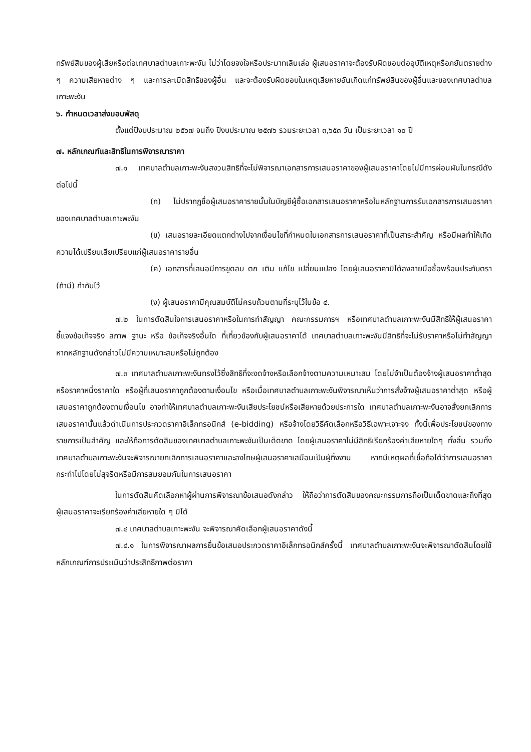ทรัพย์สินของผู้เสียหรือต่อเทศบาลตำบลเกาะพะงัน ไม่ว่าโดยจงใจหรือประมาทเลินเล่อ ผู้เสนอราคาจะต้องรับผิดชอบต่ออุบัติเหตุหรือภยันตรายต่าง ๆ ความเสียหายต่าง ๆ และการละเมิดสิทธิของผู้อื่น และจะต้องรับผิดชอบในเหตุเสียหายอันเกิดแก่ทรัพย์สินของผู้อื่นและของเทศบาลตำบลเกาะพะงัน
๖. กำหนดเวลาส่งมอบพัสดุ
ตั้งแต่ปีงบประมาณ ๒๕๖๗ จนถึง ปีงบประมาณ ๒๕๗๖ รวมระยะเวลา ๓,๖๕๓ วัน เป็นระยะเวลา ๑๐ ปี
๗. หลักเกณฑ์และสิทธิในการพิจารณาราคา
๗.๑ เทศบาลตำบลเกาะพะงันสงวนสิทธิที่จะไม่พิจารณาเอกสารการเสนอราคาของผู้เสนอราคาโดยไม่มีการผ่อนผันในกรณีดังต่อไปนี้
(ก) ไม่ปรากฏชื่อผู้เสนอราคารายนั้นในบัญชีผู้ซื้อเอกสารเสนอราคาหรือในหลักฐานการรับเอกสารการเสนอราคาของเทศบาลตำบลเกาะพะงัน
(ข) เสนอรายละเอียดแตกต่างไปจากเงื่อนไขที่กำหนดในเอกสารการเสนอราคาที่เป็นสาระสำคัญ หรือมีผลทำให้เกิดความได้เปรียบเสียเปรียบแก่ผู้เสนอราคารายอื่น
(ค) เอกสารที่เสนอมีการขูดลบ ตก เติม แก้ไข เปลี่ยนแปลง โดยผู้เสนอราคามิได้ลงลายมือชื่อพร้อมประทับตรา (ถ้ามี) กำกับไว้
(ง) ผู้เสนอราคามีคุณสมบัติไม่ครบถ้วนตามที่ระบุไว้ในข้อ ๔.
๗.๒ ในการตัดสินใจการเสนอราคาหรือในการทำสัญญา คณะกรรมการฯ หรือเทศบาลตำบลเกาะพะงันมีสิทธิให้ผู้เสนอราคาชี้แจงข้อเท็จจริง สภาพ ฐานะ หรือ ข้อเท็จจริงอื่นใด ที่เกี่ยวข้องกับผู้เสนอราคาได้ เทศบาลตำบลเกาะพะงันมีสิทธิที่จะไม่รับราคาหรือไม่ทำสัญญา หากหลักฐานดังกล่าวไม่มีความเหมาะสมหรือไม่ถูกต้อง
๗.๓ เทศบาลตำบลเกาะพะงันทรงไว้ซึ่งสิทธิที่จะงดจ้างหรือเลือกจ้างตามความเหมาะสม โดยไม่จำเป็นต้องจ้างผู้เสนอราคาต่ำสุด หรือราคาหนึ่งราคาใด หรือผู้ที่เสนอราคาถูกต้องตามเงื่อนไข หรือเมื่อเทศบาลตำบลเกาะพะงันพิจารณาเห็นว่าการสั่งจ้างผู้เสนอราคาต่ำสุด หรือผู้เสนอราคาถูกต้องตามเงื่อนไข อาจทำให้เทศบาลตำบลเกาะพะงันเสียประโยชน์หรือเสียหายด้วยประการใด เทศบาลตำบลเกาะพะงันอาจสั่งยกเลิกการเสนอราคานั้นแล้วดำเนินการประกวดราคาอิเล็กทรอนิกส์ (e-bidding) หรือจ้างโดยวิธีคัดเลือกหรือวิธีเฉพาะเจาะจง ทั้งนี้เพื่อประโยชน์ของทางราชการเป็นสำคัญ และให้ถือการตัดสินของเทศบาลตำบลเกาะพะงันเป็นเด็ดขาด โดยผู้เสนอราคาไม่มีสิทธิเรียกร้องค่าเสียหายใดๆ ทั้งสิ้น รวมทั้งเทศบาลตำบลเกาะพะงันจะพิจารณายกเลิกการเสนอราคาและลงโทษผู้เสนอราคาเสมือนเป็นผู้ทิ้งงาน หากมีเหตุผลที่เชื่อถือได้ว่าการเสนอราคากระทำไปโดยไม่สุจริตหรือมีการสมยอมกันในการเสนอราคา
ในการตัดสินคัดเลือกหาผู้ผ่านการพิจารณาข้อเสนอดังกล่าว ให้ถือว่าการตัดสินของคณะกรรมการถือเป็นเด็ดขาดและถึงที่สุด ผู้เสนอราคาจะเรียกร้องค่าเสียหายใด ๆ มิได้
๗.๔ เทศบาลตำบลเกาะพะงัน จะพิจารณาคัดเลือกผู้เสนอราคาดังนี้
๗.๔.๑ ในการพิจารณาผลการยื่นข้อเสนอประกวดราคาอิเล็กทรอนิกส์ครั้งนี้ เทศบาลตำบลเกาะพะงันจะพิจารณาตัดสินโดยใช้หลักเกณฑ์การประเมินว่าประสิทธิภาพต่อราคา